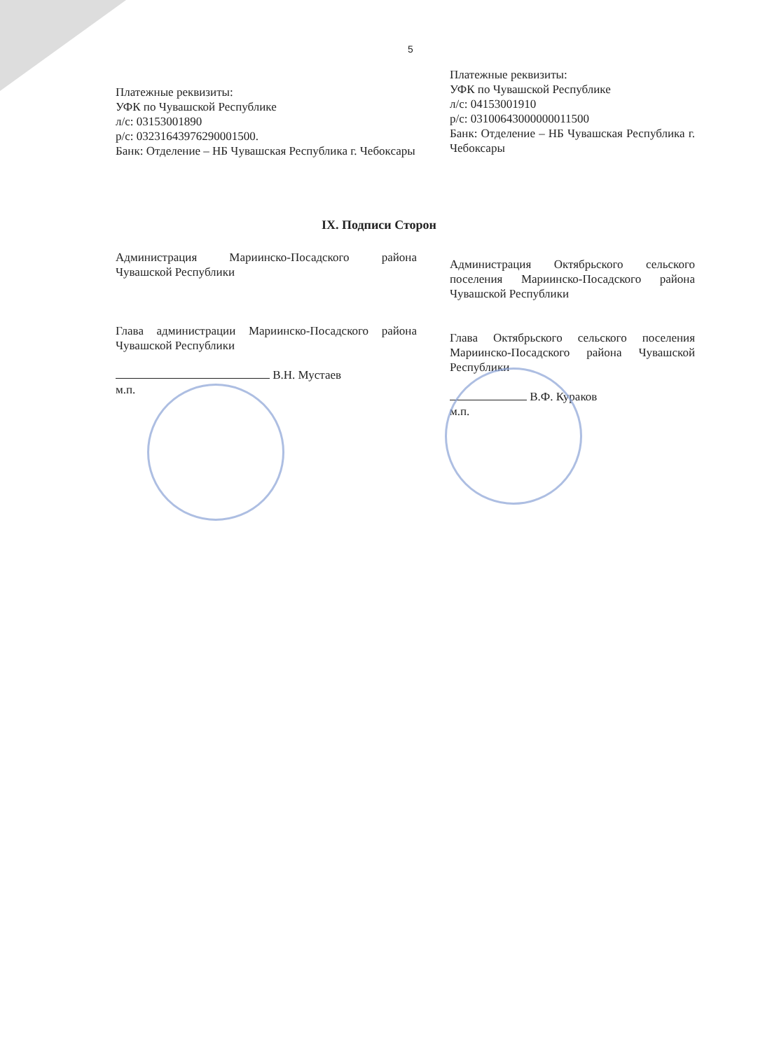5
Платежные реквизиты:
УФК по Чувашской Республике
л/с: 03153001890
р/с: 03231643976290001500.
Банк: Отделение – НБ Чувашская Республика г. Чебоксары
Платежные реквизиты:
УФК по Чувашской Республике
л/с: 04153001910
р/с: 03100643000000011500
Банк: Отделение – НБ Чувашская Республика г. Чебоксары
IX. Подписи Сторон
Администрация Мариинско-Посадского района Чувашской Республики
Глава администрации Мариинско-Посадского района Чувашской Республики
В.Н. Мустаев
м.п.
Администрация Октябрьского сельского поселения Мариинско-Посадского района Чувашской Республики
Глава Октябрьского сельского поселения Мариинско-Посадского района Чувашской Республики
В.Ф. Кураков
м.п.